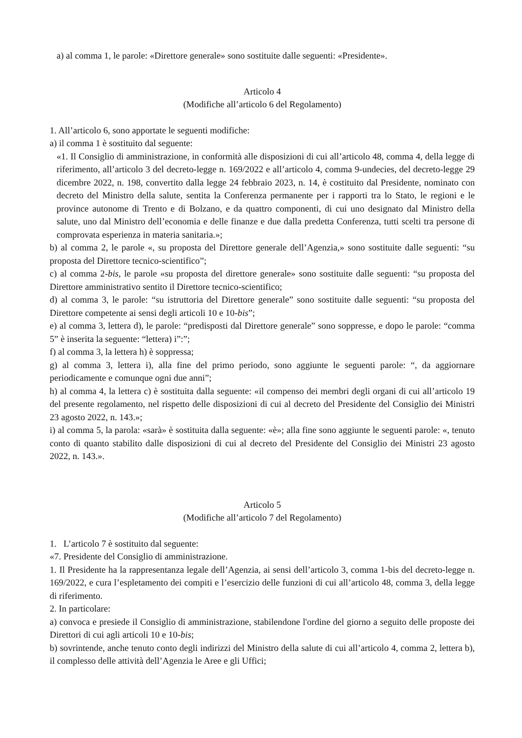a) al comma 1, le parole: «Direttore generale» sono sostituite dalle seguenti: «Presidente».
Articolo 4
(Modifiche all’articolo 6 del Regolamento)
1. All’articolo 6, sono apportate le seguenti modifiche:
a) il comma 1 è sostituito dal seguente:
«1. Il Consiglio di amministrazione, in conformità alle disposizioni di cui all’articolo 48, comma 4, della legge di riferimento, all’articolo 3 del decreto-legge n. 169/2022 e all’articolo 4, comma 9-undecies, del decreto-legge 29 dicembre 2022, n. 198, convertito dalla legge 24 febbraio 2023, n. 14, è costituito dal Presidente, nominato con decreto del Ministro della salute, sentita la Conferenza permanente per i rapporti tra lo Stato, le regioni e le province autonome di Trento e di Bolzano, e da quattro componenti, di cui uno designato dal Ministro della salute, uno dal Ministro dell’economia e delle finanze e due dalla predetta Conferenza, tutti scelti tra persone di comprovata esperienza in materia sanitaria.»;
b) al comma 2, le parole «, su proposta del Direttore generale dell’Agenzia,» sono sostituite dalle seguenti: “su proposta del Direttore tecnico-scientifico”;
c) al comma 2-bis, le parole «su proposta del direttore generale» sono sostituite dalle seguenti: “su proposta del Direttore amministrativo sentito il Direttore tecnico-scientifico;
d) al comma 3, le parole: “su istruttoria del Direttore generale” sono sostituite dalle seguenti: “su proposta del Direttore competente ai sensi degli articoli 10 e 10-bis”;
e) al comma 3, lettera d), le parole: “predisposti dal Direttore generale” sono soppresse, e dopo le parole: “comma 5” è inserita la seguente: “lettera) i”:”;
f) al comma 3, la lettera h) è soppressa;
g) al comma 3, lettera i), alla fine del primo periodo, sono aggiunte le seguenti parole: “, da aggiornare periodicamente e comunque ogni due anni”;
h) al comma 4, la lettera c) è sostituita dalla seguente: «il compenso dei membri degli organi di cui all’articolo 19 del presente regolamento, nel rispetto delle disposizioni di cui al decreto del Presidente del Consiglio dei Ministri 23 agosto 2022, n. 143.»;
i) al comma 5, la parola: «sarà» è sostituita dalla seguente: «è»; alla fine sono aggiunte le seguenti parole: «, tenuto conto di quanto stabilito dalle disposizioni di cui al decreto del Presidente del Consiglio dei Ministri 23 agosto 2022, n. 143.».
Articolo 5
(Modifiche all’articolo 7 del Regolamento)
1. L’articolo 7 è sostituito dal seguente:
«7. Presidente del Consiglio di amministrazione.
1. Il Presidente ha la rappresentanza legale dell’Agenzia, ai sensi dell’articolo 3, comma 1-bis del decreto-legge n. 169/2022, e cura l’espletamento dei compiti e l’esercizio delle funzioni di cui all’articolo 48, comma 3, della legge di riferimento.
2. In particolare:
a) convoca e presiede il Consiglio di amministrazione, stabilendone l'ordine del giorno a seguito delle proposte dei Direttori di cui agli articoli 10 e 10-bis;
b) sovrintende, anche tenuto conto degli indirizzi del Ministro della salute di cui all’articolo 4, comma 2, lettera b), il complesso delle attività dell’Agenzia le Aree e gli Uffici;